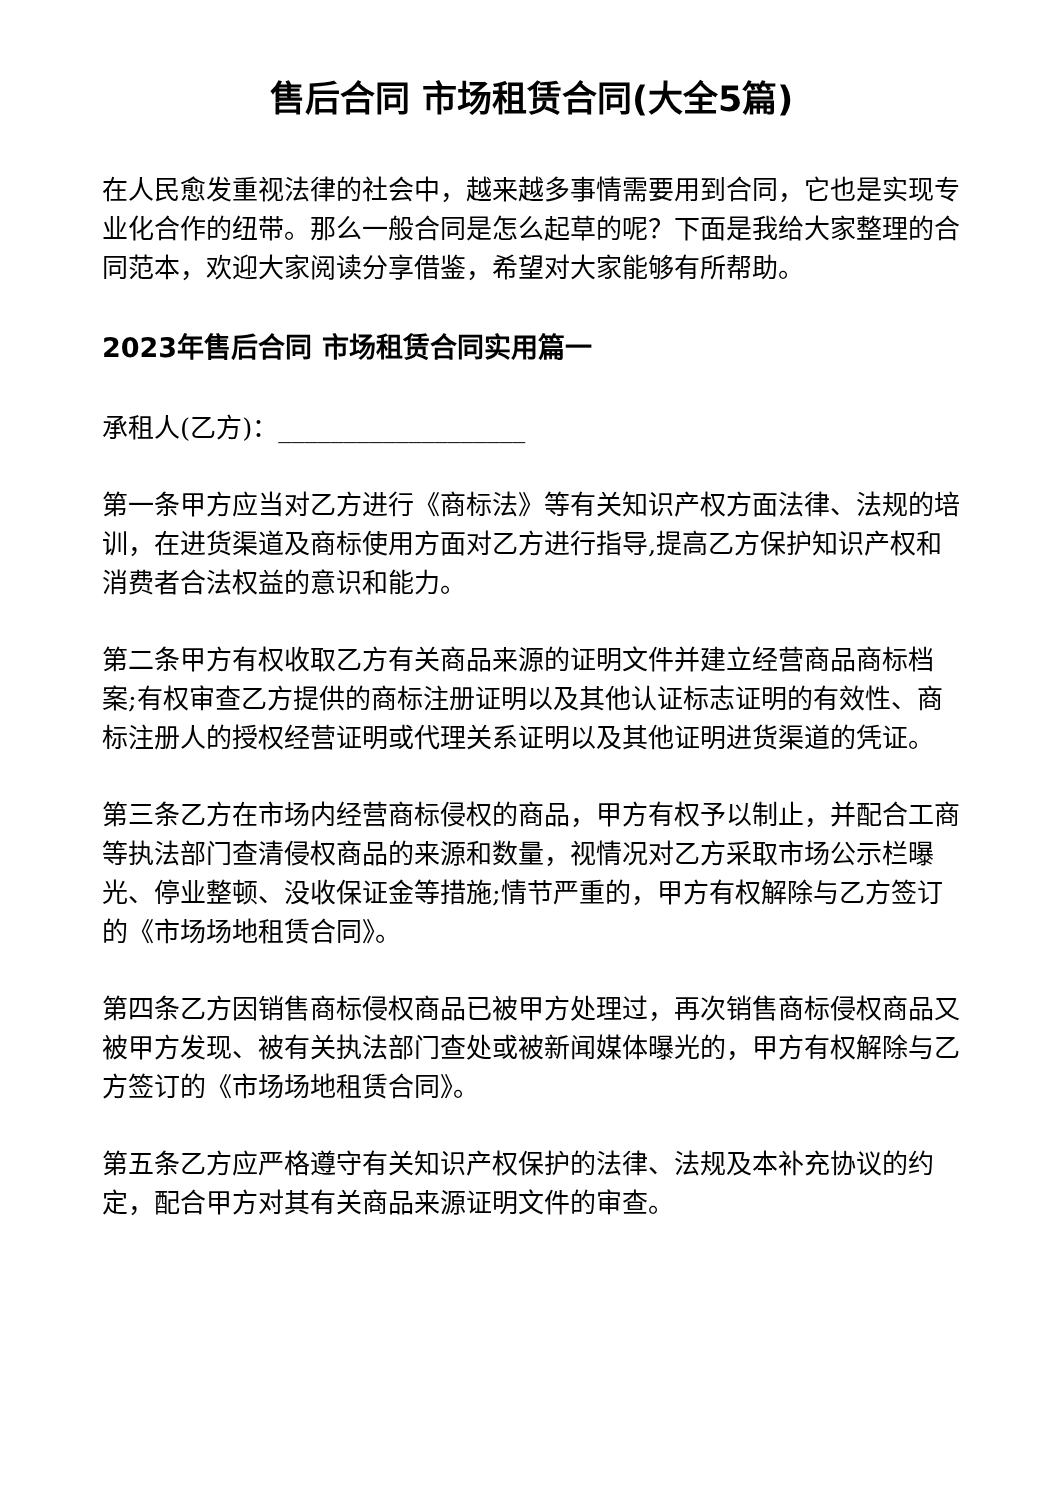售后合同 市场租赁合同(大全5篇)
在人民愈发重视法律的社会中，越来越多事情需要用到合同，它也是实现专业化合作的纽带。那么一般合同是怎么起草的呢？下面是我给大家整理的合同范本，欢迎大家阅读分享借鉴，希望对大家能够有所帮助。
2023年售后合同 市场租赁合同实用篇一
承租人(乙方)：___________________
第一条甲方应当对乙方进行《商标法》等有关知识产权方面法律、法规的培训，在进货渠道及商标使用方面对乙方进行指导,提高乙方保护知识产权和消费者合法权益的意识和能力。
第二条甲方有权收取乙方有关商品来源的证明文件并建立经营商品商标档案;有权审查乙方提供的商标注册证明以及其他认证标志证明的有效性、商标注册人的授权经营证明或代理关系证明以及其他证明进货渠道的凭证。
第三条乙方在市场内经营商标侵权的商品，甲方有权予以制止，并配合工商等执法部门查清侵权商品的来源和数量，视情况对乙方采取市场公示栏曝光、停业整顿、没收保证金等措施;情节严重的，甲方有权解除与乙方签订的《市场场地租赁合同》。
第四条乙方因销售商标侵权商品已被甲方处理过，再次销售商标侵权商品又被甲方发现、被有关执法部门查处或被新闻媒体曝光的，甲方有权解除与乙方签订的《市场场地租赁合同》。
第五条乙方应严格遵守有关知识产权保护的法律、法规及本补充协议的约定，配合甲方对其有关商品来源证明文件的审查。